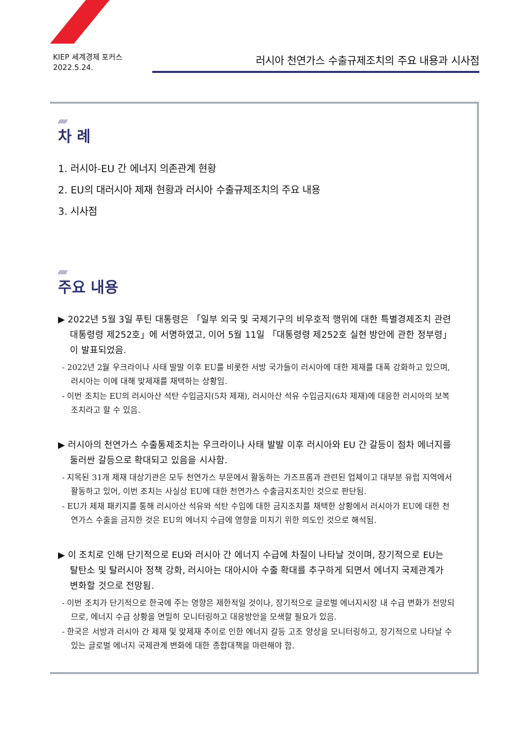KIEP 세계경제 포커스
2022.5.24.
러시아 천연가스 수출규제조치의 주요 내용과 시사점
///////
차 례
1. 러시아-EU 간 에너지 의존관계 현황
2. EU의 대러시아 제재 현황과 러시아 수출규제조치의 주요 내용
3. 시사점
///////
주요 내용
▶ 2022년 5월 3일 푸틴 대통령은 「일부 외국 및 국제기구의 비우호적 행위에 대한 특별경제조치 관련 대통령령 제252호」에 서명하였고, 이어 5월 11일 「대통령령 제252호 실현 방안에 관한 정부령」이 발표되었음.
- 2022년 2월 우크라이나 사태 발발 이후 EU를 비롯한 서방 국가들이 러시아에 대한 제재를 대폭 강화하고 있으며, 러시아는 이에 대해 맞제재를 채택하는 상황임.
- 이번 조치는 EU의 러시아산 석탄 수입금지(5차 제재), 러시아산 석유 수입금지(6차 제재)에 대응한 러시아의 보복조치라고 할 수 있음.
▶ 러시아의 천연가스 수출통제조치는 우크라이나 사태 발발 이후 러시아와 EU 간 갈등이 점차 에너지를 둘러싼 갈등으로 확대되고 있음을 시사함.
- 지목된 31개 제재 대상기관은 모두 천연가스 부문에서 활동하는 가즈프롬과 관련된 업체이고 대부분 유럽 지역에서 활동하고 있어, 이번 조치는 사실상 EU에 대한 천연가스 수출금지조치인 것으로 판단됨.
- EU가 제재 패키지를 통해 러시아산 석유와 석탄 수입에 대한 금지조치를 채택한 상황에서 러시아가 EU에 대한 천연가스 수출을 금지한 것은 EU의 에너지 수급에 영향을 미치기 위한 의도인 것으로 해석됨.
▶ 이 조치로 인해 단기적으로 EU와 러시아 간 에너지 수급에 차질이 나타날 것이며, 장기적으로 EU는 탈탄소 및 탈러시아 정책 강화, 러시아는 대아시아 수출 확대를 추구하게 되면서 에너지 국제관계가 변화할 것으로 전망됨.
- 이번 조치가 단기적으로 한국에 주는 영향은 제한적일 것이나, 장기적으로 글로벌 에너지시장 내 수급 변화가 전망되므로, 에너지 수급 상황을 면밀히 모니터링하고 대응방안을 모색할 필요가 있음.
- 한국은 서방과 러시아 간 제재 및 맞제재 추이로 인한 에너지 갈등 고조 양상을 모니터링하고, 장기적으로 나타날 수 있는 글로벌 에너지 국제관계 변화에 대한 종합대책을 마련해야 함.